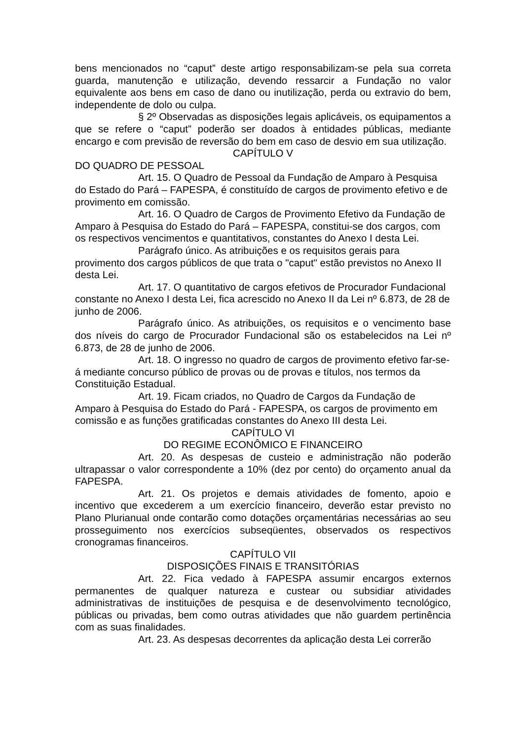bens mencionados no “caput” deste artigo responsabilizam-se pela sua correta guarda, manutenção e utilização, devendo ressarcir a Fundação no valor equivalente aos bens em caso de dano ou inutilização, perda ou extravio do bem, independente de dolo ou culpa.
§ 2º Observadas as disposições legais aplicáveis, os equipamentos a que se refere o “caput” poderão ser doados à entidades públicas, mediante encargo e com previsão de reversão do bem em caso de desvio em sua utilização.
CAPÍTULO V
DO QUADRO DE PESSOAL
Art. 15. O Quadro de Pessoal da Fundação de Amparo à Pesquisa do Estado do Pará – FAPESPA, é constituído de cargos de provimento efetivo e de provimento em comissão.
Art. 16. O Quadro de Cargos de Provimento Efetivo da Fundação de Amparo à Pesquisa do Estado do Pará – FAPESPA, constitui-se dos cargos, com os respectivos vencimentos e quantitativos, constantes do Anexo I desta Lei.
Parágrafo único. As atribuições e os requisitos gerais para provimento dos cargos públicos de que trata o "caput" estão previstos no Anexo II desta Lei.
Art. 17. O quantitativo de cargos efetivos de Procurador Fundacional constante no Anexo I desta Lei, fica acrescido no Anexo II da Lei nº 6.873, de 28 de junho de 2006.
Parágrafo único. As atribuições, os requisitos e o vencimento base dos níveis do cargo de Procurador Fundacional são os estabelecidos na Lei nº 6.873, de 28 de junho de 2006.
Art. 18. O ingresso no quadro de cargos de provimento efetivo far-se-á mediante concurso público de provas ou de provas e títulos, nos termos da Constituição Estadual.
Art. 19. Ficam criados, no Quadro de Cargos da Fundação de Amparo à Pesquisa do Estado do Pará - FAPESPA, os cargos de provimento em comissão e as funções gratificadas constantes do Anexo III desta Lei.
CAPÍTULO VI
DO REGIME ECONÔMICO E FINANCEIRO
Art. 20. As despesas de custeio e administração não poderão ultrapassar o valor correspondente a 10% (dez por cento) do orçamento anual da FAPESPA.
Art. 21. Os projetos e demais atividades de fomento, apoio e incentivo que excederem a um exercício financeiro, deverão estar previsto no Plano Plurianual onde contarão como dotações orçamentárias necessárias ao seu prosseguimento nos exercícios subseqüentes, observados os respectivos cronogramas financeiros.
CAPÍTULO VII
DISPOSIÇÕES FINAIS E TRANSITÓRIAS
Art. 22. Fica vedado à FAPESPA assumir encargos externos permanentes de qualquer natureza e custear ou subsidiar atividades administrativas de instituições de pesquisa e de desenvolvimento tecnológico, públicas ou privadas, bem como outras atividades que não guardem pertinência com as suas finalidades.
Art. 23. As despesas decorrentes da aplicação desta Lei correrão